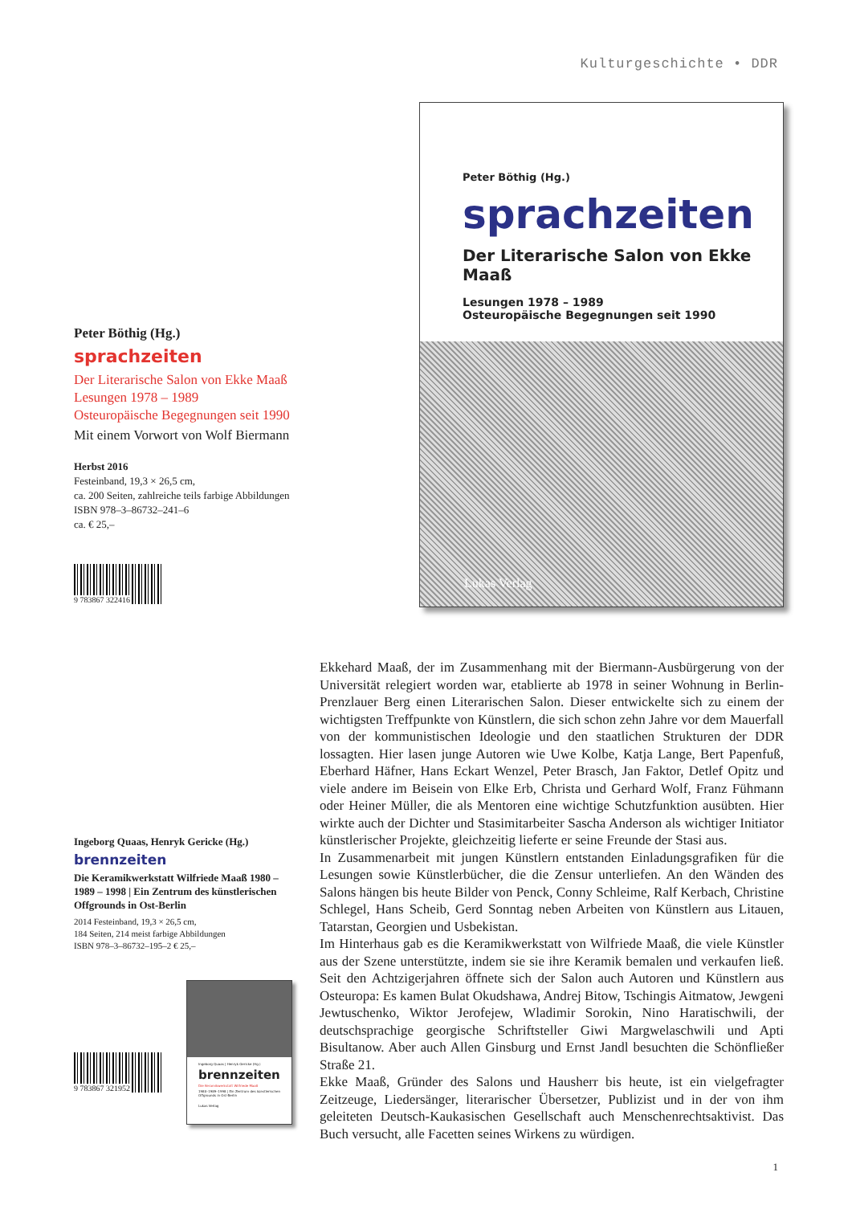Kulturgeschichte • DDR
Peter Böthig (Hg.)
sprachzeiten
Der Literarische Salon von Ekke Maaß
Lesungen 1978 – 1989
Osteuropäische Begegnungen seit 1990
Mit einem Vorwort von Wolf Biermann
Herbst 2016
Festeinband, 19,3 × 26,5 cm,
ca. 200 Seiten, zahlreiche teils farbige Abbildungen
ISBN 978–3–86732–241–6
ca. € 25,–
9 783867 322416
Peter Böthig (Hg.)
sprachzeiten
Der Literarische Salon von Ekke Maaß
Lesungen 1978 – 1989
Osteuropäische Begegnungen seit 1990
Lukas Verlag
Ekkehard Maaß, der im Zusammenhang mit der Biermann-Ausbürgerung von der Universität relegiert worden war, etablierte ab 1978 in seiner Wohnung in Berlin-Prenzlauer Berg einen Literarischen Salon. Dieser entwickelte sich zu einem der wichtigsten Treffpunkte von Künstlern, die sich schon zehn Jahre vor dem Mauerfall von der kommunistischen Ideologie und den staatlichen Strukturen der DDR lossagten. Hier lasen junge Autoren wie Uwe Kolbe, Katja Lange, Bert Papenfuß, Eberhard Häfner, Hans Eckart Wenzel, Peter Brasch, Jan Faktor, Detlef Opitz und viele andere im Beisein von Elke Erb, Christa und Gerhard Wolf, Franz Fühmann oder Heiner Müller, die als Mentoren eine wichtige Schutzfunktion ausübten. Hier wirkte auch der Dichter und Stasimitarbeiter Sascha Anderson als wichtiger Initiator künstlerischer Projekte, gleichzeitig lieferte er seine Freunde der Stasi aus.
In Zusammenarbeit mit jungen Künstlern entstanden Einladungsgrafiken für die Lesungen sowie Künstlerbücher, die die Zensur unterliefen. An den Wänden des Salons hängen bis heute Bilder von Penck, Conny Schleime, Ralf Kerbach, Christine Schlegel, Hans Scheib, Gerd Sonntag neben Arbeiten von Künstlern aus Litauen, Tatarstan, Georgien und Usbekistan.
Im Hinterhaus gab es die Keramikwerkstatt von Wilfriede Maaß, die viele Künstler aus der Szene unterstützte, indem sie sie ihre Keramik bemalen und verkaufen ließ. Seit den Achtzigerjahren öffnete sich der Salon auch Autoren und Künstlern aus Osteuropa: Es kamen Bulat Okudshawa, Andrej Bitow, Tschingis Aitmatow, Jewgeni Jewtuschenko, Wiktor Jerofejew, Wladimir Sorokin, Nino Haratischwili, der deutschsprachige georgische Schriftsteller Giwi Margwelaschwili und Apti Bisultanow. Aber auch Allen Ginsburg und Ernst Jandl besuchten die Schönfließer Straße 21.
Ekke Maaß, Gründer des Salons und Hausherr bis heute, ist ein vielgefragter Zeitzeuge, Liedersänger, literarischer Übersetzer, Publizist und in der von ihm geleiteten Deutsch-Kaukasischen Gesellschaft auch Menschenrechtsaktivist. Das Buch versucht, alle Facetten seines Wirkens zu würdigen.
Ingeborg Quaas, Henryk Gericke (Hg.)
brennzeiten
Die Keramikwerkstatt Wilfriede Maaß 1980 – 1989 – 1998 | Ein Zentrum des künstlerischen Offgrounds in Ost-Berlin
2014 Festeinband, 19,3 × 26,5 cm,
184 Seiten, 214 meist farbige Abbildungen
ISBN 978–3–86732–195–2 € 25,–
9 783867 321952
Ingeborg Quaas | Henryk Gericke (Hg.)
brennzeiten
Die Keramikwerkstatt Wilfriede Maaß
1980–1989–1998 | Ein Zentrum des künstlerischen Offgrounds in Ost-Berlin
Lukas Verlag
1